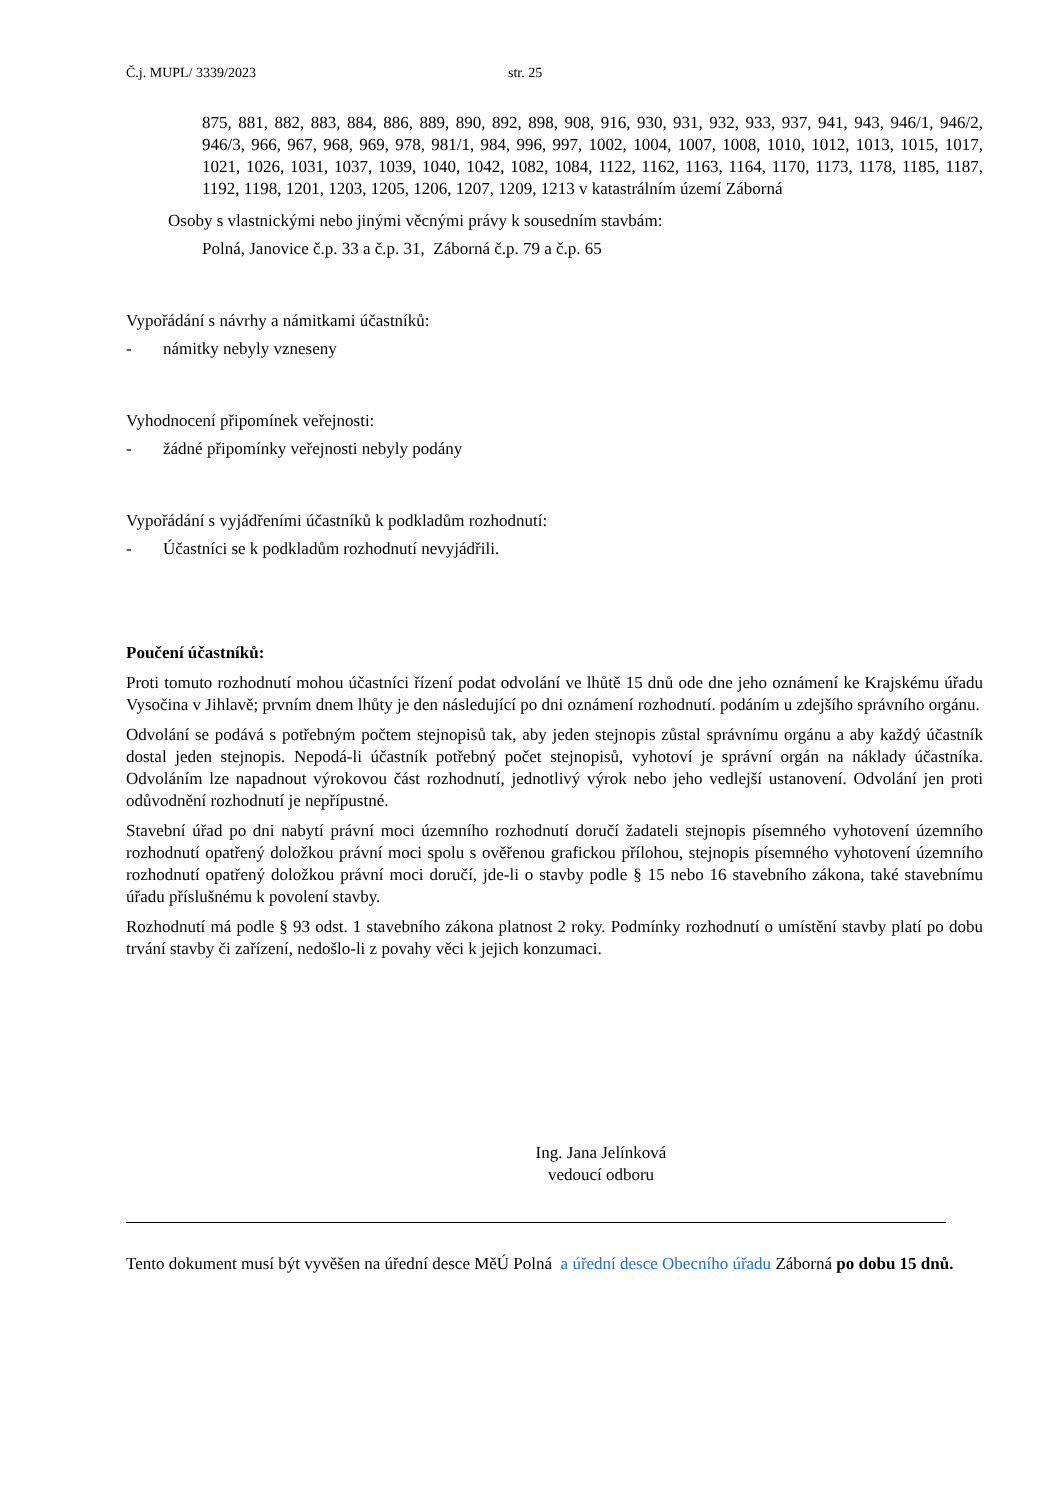Č.j. MUPL/ 3339/2023 str. 25
875, 881, 882, 883, 884, 886, 889, 890, 892, 898, 908, 916, 930, 931, 932, 933, 937, 941, 943, 946/1, 946/2, 946/3, 966, 967, 968, 969, 978, 981/1, 984, 996, 997, 1002, 1004, 1007, 1008, 1010, 1012, 1013, 1015, 1017, 1021, 1026, 1031, 1037, 1039, 1040, 1042, 1082, 1084, 1122, 1162, 1163, 1164, 1170, 1173, 1178, 1185, 1187, 1192, 1198, 1201, 1203, 1205, 1206, 1207, 1209, 1213 v katastrálním území Záborná
Osoby s vlastnickými nebo jinými věcnými právy k sousedním stavbám:
Polná, Janovice č.p. 33 a č.p. 31, Záborná č.p. 79 a č.p. 65
Vypořádání s návrhy a námitkami účastníků:
- námitky nebyly vzneseny
Vyhodnocení připomínek veřejnosti:
- žádné připomínky veřejnosti nebyly podány
Vypořádání s vyjádřeními účastníků k podkladům rozhodnutí:
- Účastníci se k podkladům rozhodnutí nevyjádřili.
Poučení účastníků:
Proti tomuto rozhodnutí mohou účastníci řízení podat odvolání ve lhůtě 15 dnů ode dne jeho oznámení ke Krajskému úřadu Vysočina v Jihlavě; prvním dnem lhůty je den následující po dni oznámení rozhodnutí. podáním u zdejšího správního orgánu.
Odvolání se podává s potřebným počtem stejnopisů tak, aby jeden stejnopis zůstal správnímu orgánu a aby každý účastník dostal jeden stejnopis. Nepodá-li účastník potřebný počet stejnopisů, vyhotoví je správní orgán na náklady účastníka. Odvoláním lze napadnout výrokovou část rozhodnutí, jednotlivý výrok nebo jeho vedlejší ustanovení. Odvolání jen proti odůvodnění rozhodnutí je nepřípustné.
Stavební úřad po dni nabytí právní moci územního rozhodnutí doručí žadateli stejnopis písemného vyhotovení územního rozhodnutí opatřený doložkou právní moci spolu s ověřenou grafickou přílohou, stejnopis písemného vyhotovení územního rozhodnutí opatřený doložkou právní moci doručí, jde-li o stavby podle § 15 nebo 16 stavebního zákona, také stavebnímu úřadu příslušnému k povolení stavby.
Rozhodnutí má podle § 93 odst. 1 stavebního zákona platnost 2 roky. Podmínky rozhodnutí o umístění stavby platí po dobu trvání stavby či zařízení, nedošlo-li z povahy věci k jejich konzumaci.
Ing. Jana Jelínková
vedoucí odboru
Tento dokument musí být vyvěšen na úřední desce MěÚ Polná a úřední desce Obecního úřadu Záborná po dobu 15 dnů.